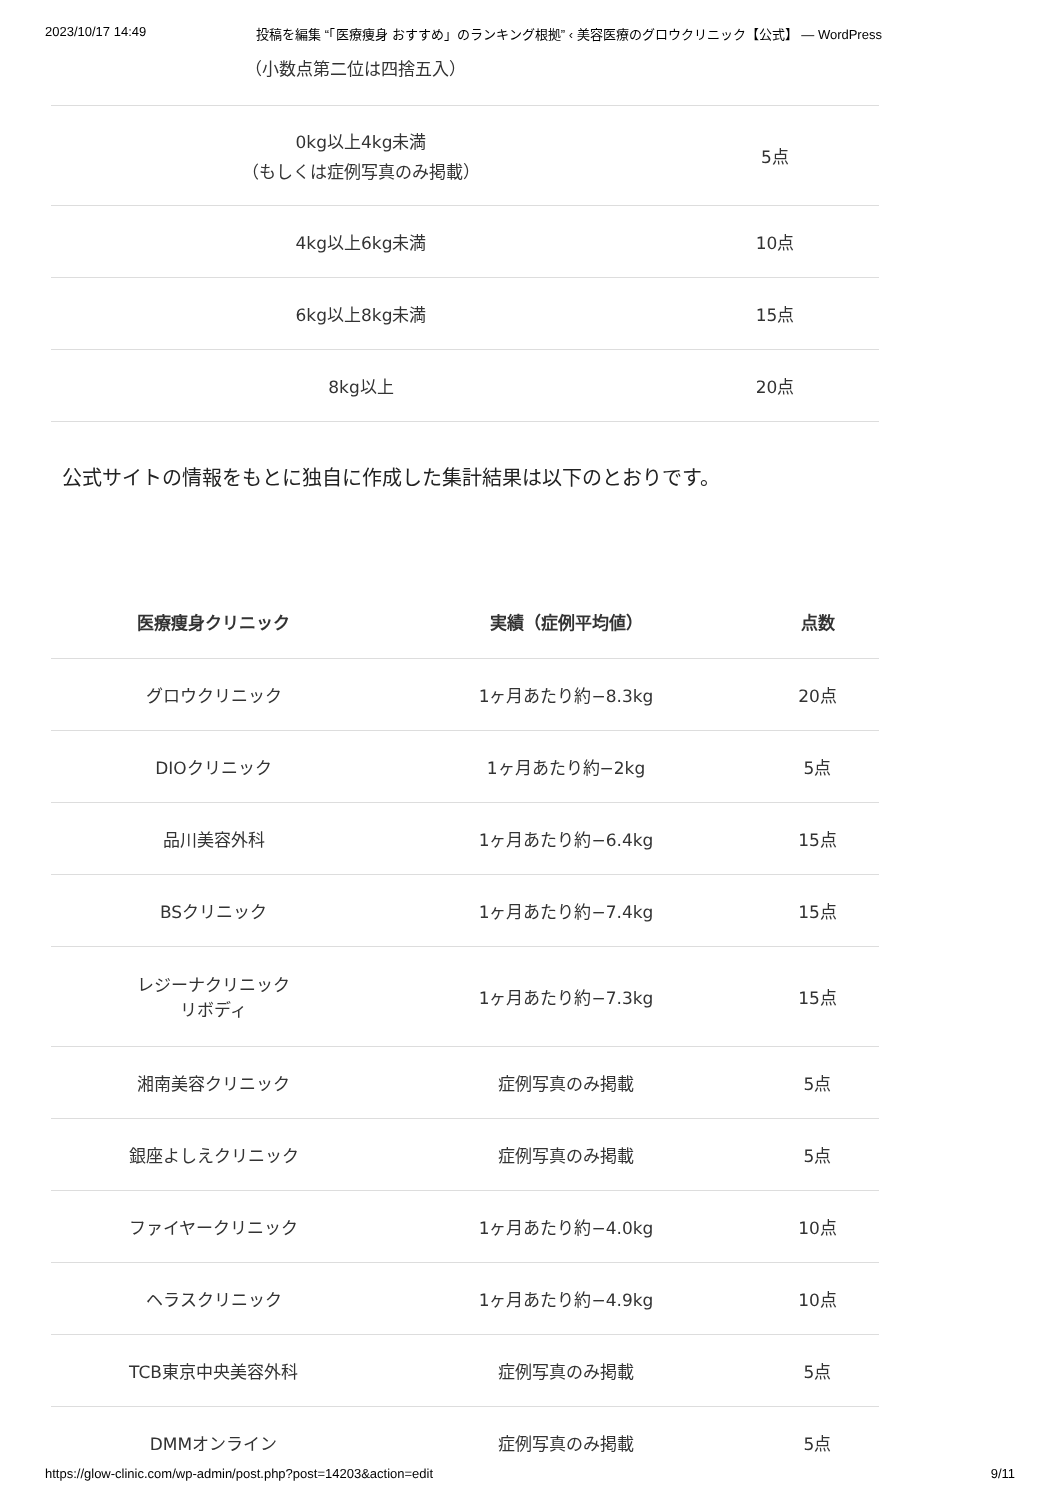2023/10/17 14:49 投稿を編集 “「医療痩身 おすすめ」のランキング根拠” ‹ 美容医療のグロウクリニック【公式】 — WordPress
（小数点第二位は四捨五入）
| 0kg以上4kg未満 （もしくは症例写真のみ掲載） | 5点 |
| 4kg以上6kg未満 | 10点 |
| 6kg以上8kg未満 | 15点 |
| 8kg以上 | 20点 |
公式サイトの情報をもとに独自に作成した集計結果は以下のとおりです。
| 医療痩身クリニック | 実績（症例平均値） | 点数 |
| --- | --- | --- |
| グロウクリニック | 1ヶ月あたり約−8.3kg | 20点 |
| DIOクリニック | 1ヶ月あたり約−2kg | 5点 |
| 品川美容外科 | 1ヶ月あたり約−6.4kg | 15点 |
| BSクリニック | 1ヶ月あたり約−7.4kg | 15点 |
| レジーナクリニック リボディ | 1ヶ月あたり約−7.3kg | 15点 |
| 湘南美容クリニック | 症例写真のみ掲載 | 5点 |
| 銀座よしえクリニック | 症例写真のみ掲載 | 5点 |
| ファイヤークリニック | 1ヶ月あたり約−4.0kg | 10点 |
| ヘラスクリニック | 1ヶ月あたり約−4.9kg | 10点 |
| TCB東京中央美容外科 | 症例写真のみ掲載 | 5点 |
| DMMオンライン | 症例写真のみ掲載 | 5点 |
https://glow-clinic.com/wp-admin/post.php?post=14203&action=edit 9/11